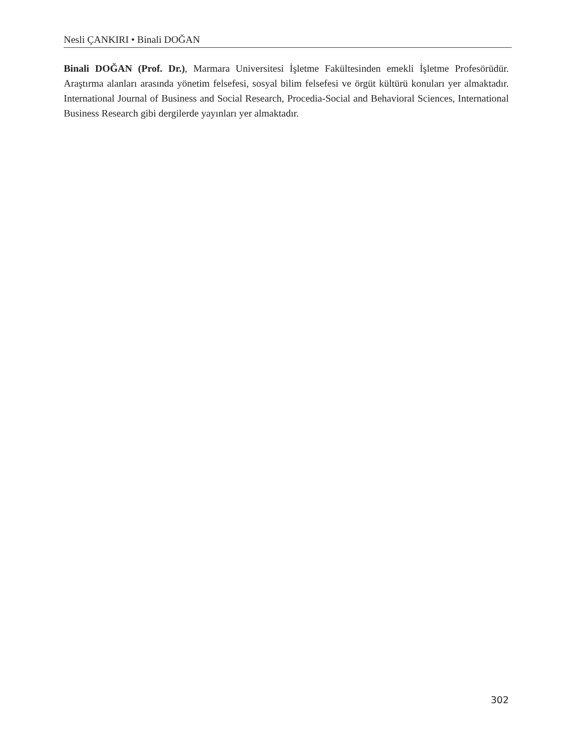Nesli ÇANKIRI • Binali DOĞAN
Binali DOĞAN (Prof. Dr.), Marmara Universitesi İşletme Fakültesinden emekli İşletme Profesörüdür. Araştırma alanları arasında yönetim felsefesi, sosyal bilim felsefesi ve örgüt kültürü konuları yer almaktadır. International Journal of Business and Social Research, Procedia-Social and Behavioral Sciences, International Business Research gibi dergilerde yayınları yer almaktadır.
302